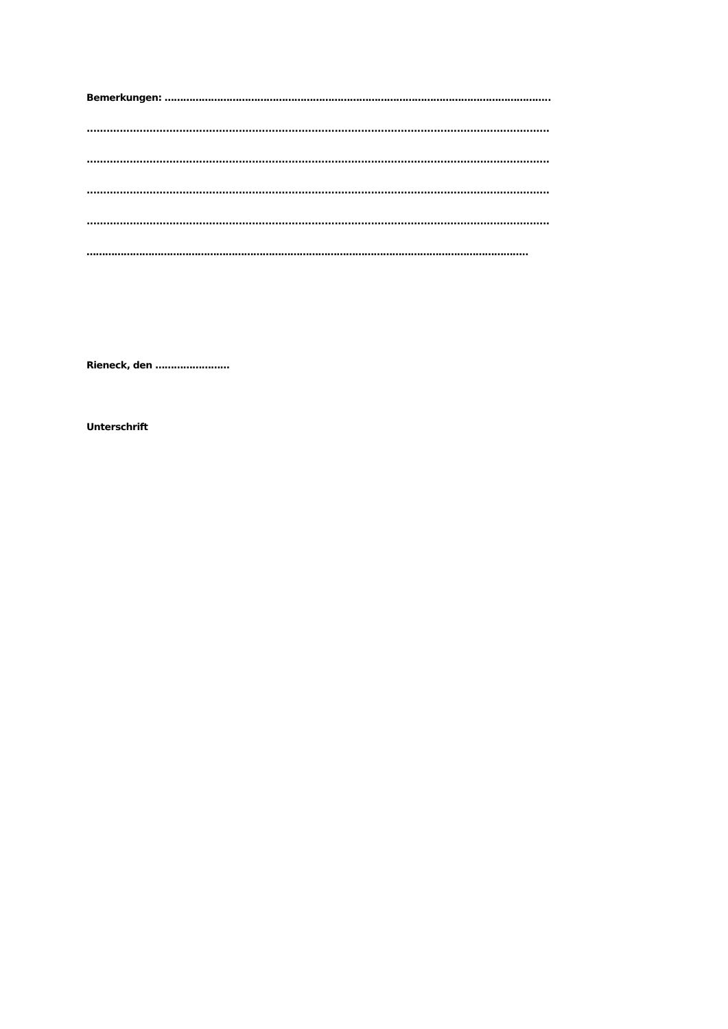Bemerkungen: ……………………………………………………………………………………………………………..
............................................................................................................................................
............................................................................................................................................
............................................................................................................................................
............................................................................................................................................
……………………………………………………………………………………………………………………………..
Rieneck, den ……………………
Unterschrift